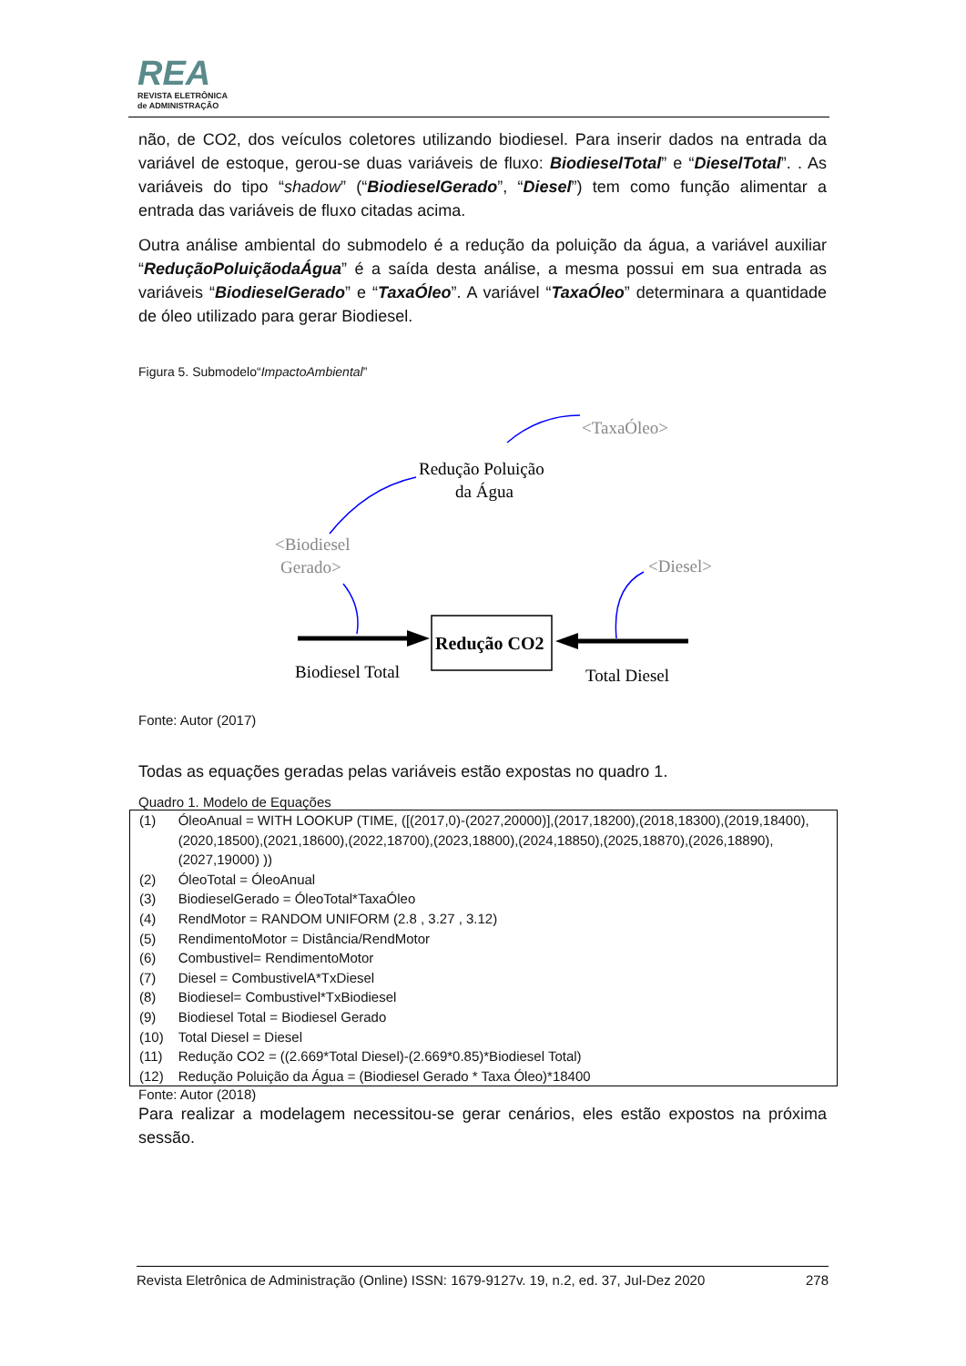REA
REVISTA ELETRÔNICA
de ADMINISTRAÇÃO
não, de CO2, dos veículos coletores utilizando biodiesel. Para inserir dados na entrada da variável de estoque, gerou-se duas variáveis de fluxo: BiodieselTotal” e “DieselTotal”. . As variáveis do tipo “shadow” (“BiodieselGerado”, “Diesel”) tem como função alimentar a entrada das variáveis de fluxo citadas acima.
Outra análise ambiental do submodelo é a redução da poluição da água, a variável auxiliar “ReduçãoPoluiçãodaÁgua” é a saída desta análise, a mesma possui em sua entrada as variáveis “BiodieselGerado” e “TaxaÓleo”. A variável “TaxaÓleo” determinara a quantidade de óleo utilizado para gerar Biodiesel.
Figura 5. Submodelo“ImpactoAmbiental”
<TaxaÓleo>
Redução Poluição
da Água
<Biodiesel
Gerado>
<Diesel>
Redução CO2
Biodiesel Total
Total Diesel
Fonte: Autor (2017)
Todas as equações geradas pelas variáveis estão expostas no quadro 1.
Quadro 1. Modelo de Equações
| (1) | ÓleoAnual = WITH LOOKUP (TIME, ([(2017,0)-(2027,20000)],(2017,18200),(2018,18300),(2019,18400),(2020,18500),(2021,18600),(2022,18700),(2023,18800),(2024,18850),(2025,18870),(2026,18890),(2027,19000) )) |
| (2) | ÓleoTotal = ÓleoAnual |
| (3) | BiodieselGerado = ÓleoTotal*TaxaÓleo |
| (4) | RendMotor = RANDOM UNIFORM (2.8 , 3.27 , 3.12) |
| (5) | RendimentoMotor = Distância/RendMotor |
| (6) | Combustivel= RendimentoMotor |
| (7) | Diesel = CombustivelA*TxDiesel |
| (8) | Biodiesel= Combustivel*TxBiodiesel |
| (9) | Biodiesel Total = Biodiesel Gerado |
| (10) | Total Diesel = Diesel |
| (11) | Redução CO2 = ((2.669*Total Diesel)-(2.669*0.85)*Biodiesel Total) |
| (12) | Redução Poluição da Água = (Biodiesel Gerado * Taxa Óleo)*18400 |
Fonte: Autor (2018)
Para realizar a modelagem necessitou-se gerar cenários, eles estão expostos na próxima sessão.
Revista Eletrônica de Administração (Online) ISSN: 1679-9127v. 19, n.2, ed. 37, Jul-Dez 2020 278